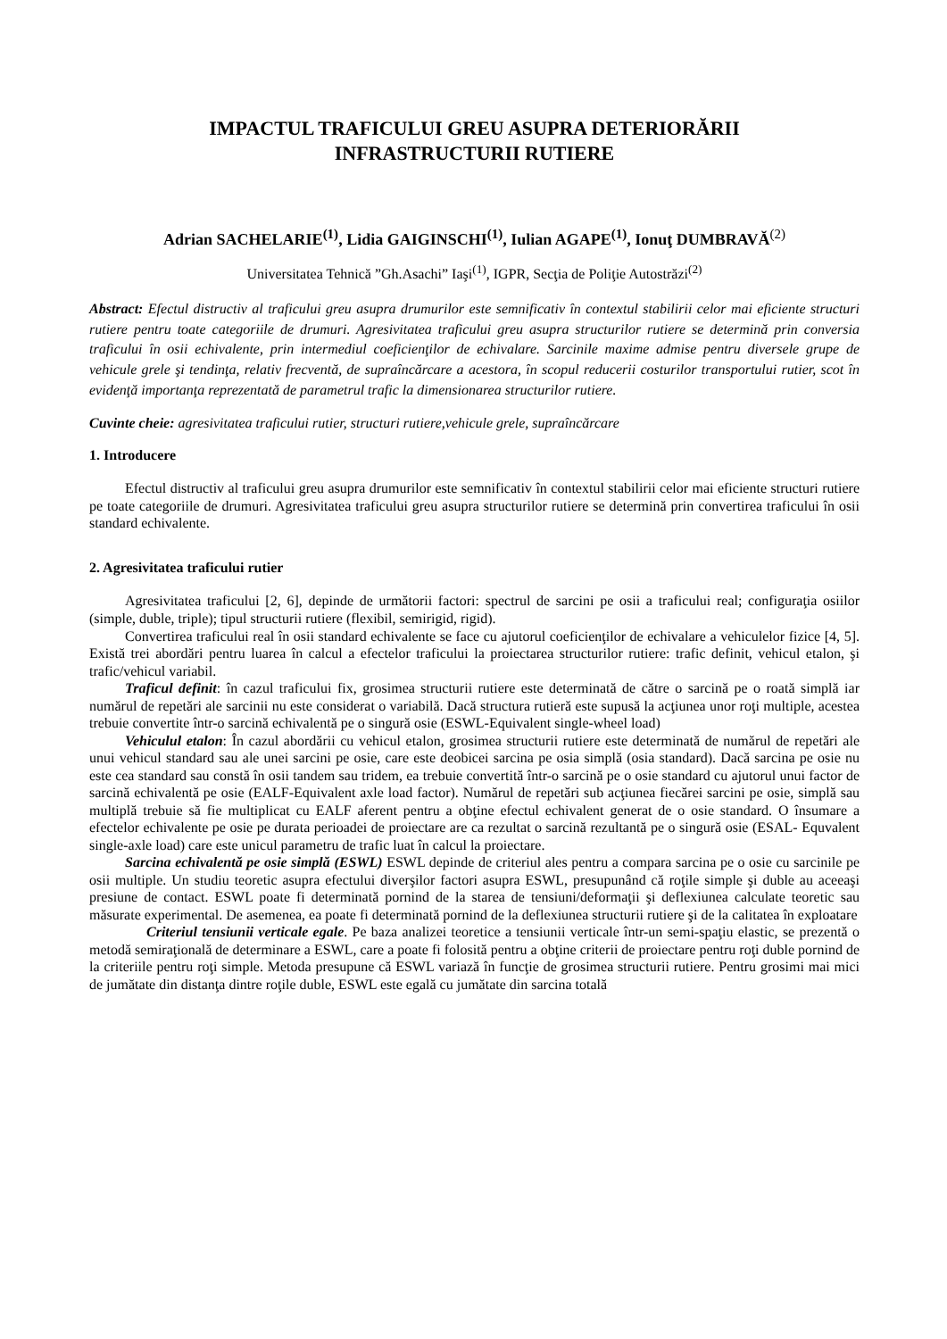IMPACTUL TRAFICULUI GREU ASUPRA DETERIORĂRII
INFRASTRUCTURII RUTIERE
Adrian SACHELARIE<sup>(1)</sup>, Lidia GAIGINSCHI<sup>(1)</sup>, Iulian AGAPE<sup>(1)</sup>, Ionuţ DUMBRAVĂ<sup>(2)</sup>
Universitatea Tehnică ”Gh.Asachi” Iaşi<sup>(1)</sup>, IGPR, Secţia de Poliţie Autostrăzi<sup>(2)</sup>
Abstract: Efectul distructiv al traficului greu asupra drumurilor este semnificativ în contextul stabilirii celor mai eficiente structuri rutiere pentru toate categoriile de drumuri. Agresivitatea traficului greu asupra structurilor rutiere se determină prin conversia traficului în osii echivalente, prin intermediul coeficienţilor de echivalare. Sarcinile maxime admise pentru diversele grupe de vehicule grele şi tendinţa, relativ frecventă, de supraîncărcare a acestora, în scopul reducerii costurilor transportului rutier, scot în evidenţă importanţa reprezentată de parametrul trafic la dimensionarea structurilor rutiere.
Cuvinte cheie: agresivitatea traficului rutier, structuri rutiere,vehicule grele, supraîncărcare
1. Introducere
Efectul distructiv al traficului greu asupra drumurilor este semnificativ în contextul stabilirii celor mai eficiente structuri rutiere pe toate categoriile de drumuri. Agresivitatea traficului greu asupra structurilor rutiere se determină prin convertirea traficului în osii standard echivalente.
2. Agresivitatea traficului rutier
Agresivitatea traficului [2, 6], depinde de următorii factori: spectrul de sarcini pe osii a traficului real; configuraţia osiilor (simple, duble, triple); tipul structurii rutiere (flexibil, semirigid, rigid).
Convertirea traficului real în osii standard echivalente se face cu ajutorul coeficienţilor de echivalare a vehiculelor fizice [4, 5]. Există trei abordări pentru luarea în calcul a efectelor traficului la proiectarea structurilor rutiere: trafic definit, vehicul etalon, şi trafic/vehicul variabil.
Traficul definit: în cazul traficului fix, grosimea structurii rutiere este determinată de către o sarcină pe o roată simplă iar numărul de repetări ale sarcinii nu este considerat o variabilă. Dacă structura rutieră este supusă la acţiunea unor roţi multiple, acestea trebuie convertite într-o sarcină echivalentă pe o singură osie (ESWL-Equivalent single-wheel load)
Vehiculul etalon: În cazul abordării cu vehicul etalon, grosimea structurii rutiere este determinată de numărul de repetări ale unui vehicul standard sau ale unei sarcini pe osie, care este deobicei sarcina pe osia simplă (osia standard). Dacă sarcina pe osie nu este cea standard sau constă în osii tandem sau tridem, ea trebuie convertită într-o sarcină pe o osie standard cu ajutorul unui factor de sarcină echivalentă pe osie (EALF-Equivalent axle load factor). Numărul de repetări sub acţiunea fiecărei sarcini pe osie, simplă sau multiplă trebuie să fie multiplicat cu EALF aferent pentru a obţine efectul echivalent generat de o osie standard. O însumare a efectelor echivalente pe osie pe durata perioadei de proiectare are ca rezultat o sarcină rezultantă pe o singură osie (ESAL- Equvalent single-axle load) care este unicul parametru de trafic luat în calcul la proiectare.
Sarcina echivalentă pe osie simplă (ESWL) ESWL depinde de criteriul ales pentru a compara sarcina pe o osie cu sarcinile pe osii multiple. Un studiu teoretic asupra efectului diverşilor factori asupra ESWL, presupunând că roţile simple şi duble au aceeaşi presiune de contact. ESWL poate fi determinată pornind de la starea de tensiuni/deformaţii şi deflexiunea calculate teoretic sau măsurate experimental. De asemenea, ea poate fi determinată pornind de la deflexiunea structurii rutiere şi de la calitatea în exploatare
Criteriul tensiunii verticale egale. Pe baza analizei teoretice a tensiunii verticale într-un semi-spaţiu elastic, se prezentă o metodă semiraţională de determinare a ESWL, care a poate fi folosită pentru a obţine criterii de proiectare pentru roţi duble pornind de la criteriile pentru roţi simple. Metoda presupune că ESWL variază în funcţie de grosimea structurii rutiere. Pentru grosimi mai mici de jumătate din distanţa dintre roţile duble, ESWL este egală cu jumătate din sarcina totală